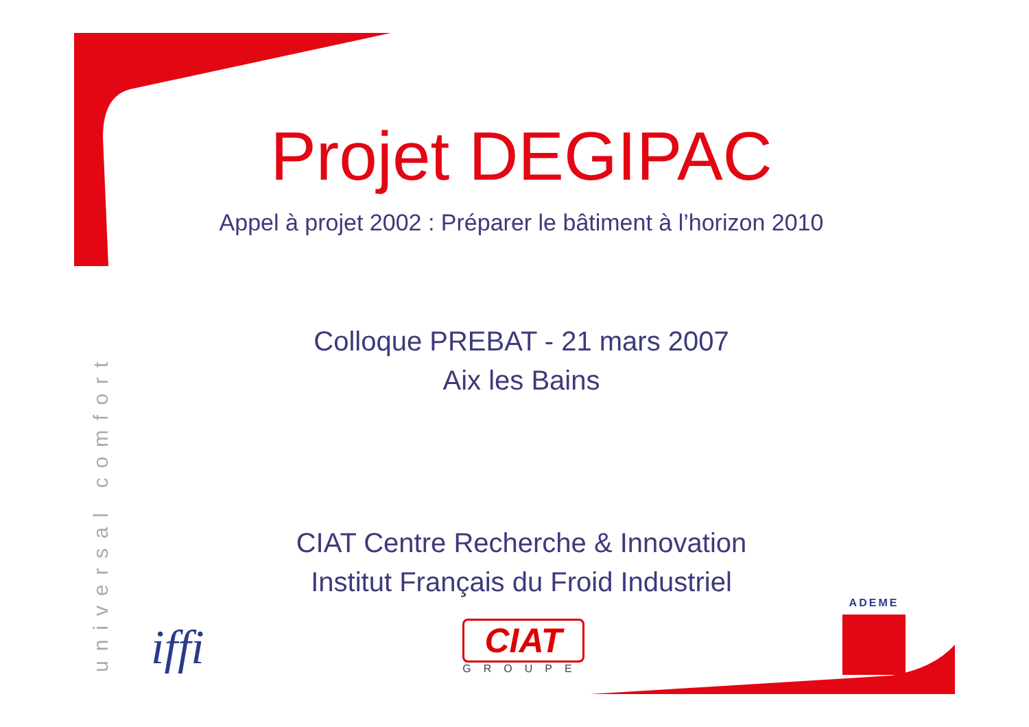universal comfort
Projet DEGIPAC
Appel à projet 2002 : Préparer le bâtiment à l’horizon 2010
Colloque PREBAT - 21 mars 2007
Aix les Bains
CIAT Centre Recherche & Innovation
Institut Français du Froid Industriel
iffi
CIAT
GROUPE
ADEME